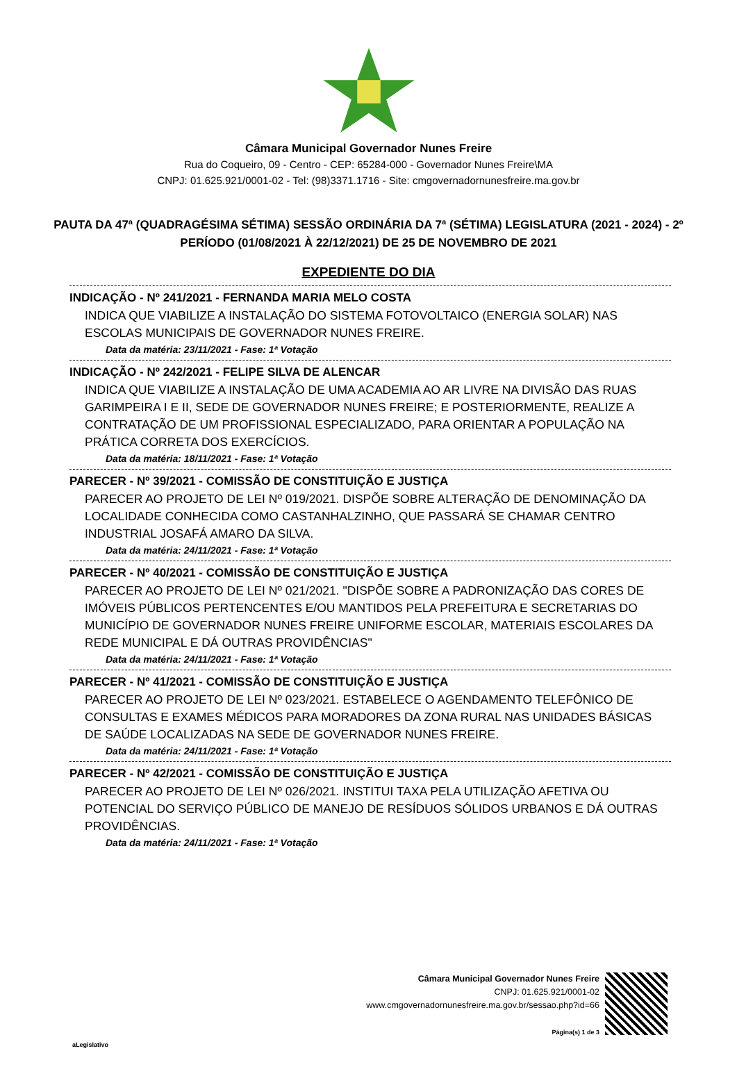Câmara Municipal Governador Nunes Freire
Rua do Coqueiro, 09 - Centro - CEP: 65284-000 - Governador Nunes Freire\MA
CNPJ: 01.625.921/0001-02 - Tel: (98)3371.1716 - Site: cmgovernadornunesfreire.ma.gov.br
PAUTA DA 47ª (QUADRAGÉSIMA SÉTIMA) SESSÃO ORDINÁRIA DA 7ª (SÉTIMA) LEGISLATURA (2021 - 2024) - 2º PERÍODO (01/08/2021 À 22/12/2021) DE 25 DE NOVEMBRO DE 2021
EXPEDIENTE DO DIA
INDICAÇÃO - Nº 241/2021 - FERNANDA MARIA MELO COSTA
INDICA QUE VIABILIZE A INSTALAÇÃO DO SISTEMA FOTOVOLTAICO (ENERGIA SOLAR) NAS ESCOLAS MUNICIPAIS DE GOVERNADOR NUNES FREIRE.
Data da matéria: 23/11/2021 - Fase: 1ª Votação
INDICAÇÃO - Nº 242/2021 - FELIPE SILVA DE ALENCAR
INDICA QUE VIABILIZE A INSTALAÇÃO DE UMA ACADEMIA AO AR LIVRE NA DIVISÃO DAS RUAS GARIMPEIRA I E II, SEDE DE GOVERNADOR NUNES FREIRE; E POSTERIORMENTE, REALIZE A CONTRATAÇÃO DE UM PROFISSIONAL ESPECIALIZADO, PARA ORIENTAR A POPULAÇÃO NA PRÁTICA CORRETA DOS EXERCÍCIOS.
Data da matéria: 18/11/2021 - Fase: 1ª Votação
PARECER - Nº 39/2021 - COMISSÃO DE CONSTITUIÇÃO E JUSTIÇA
PARECER AO PROJETO DE LEI Nº 019/2021. DISPÕE SOBRE ALTERAÇÃO DE DENOMINAÇÃO DA LOCALIDADE CONHECIDA COMO CASTANHALZINHO, QUE PASSARÁ SE CHAMAR CENTRO INDUSTRIAL JOSAFÁ AMARO DA SILVA.
Data da matéria: 24/11/2021 - Fase: 1ª Votação
PARECER - Nº 40/2021 - COMISSÃO DE CONSTITUIÇÃO E JUSTIÇA
PARECER AO PROJETO DE LEI Nº 021/2021. "DISPÕE SOBRE A PADRONIZAÇÃO DAS CORES DE IMÓVEIS PÚBLICOS PERTENCENTES E/OU MANTIDOS PELA PREFEITURA E SECRETARIAS DO MUNICÍPIO DE GOVERNADOR NUNES FREIRE UNIFORME ESCOLAR, MATERIAIS ESCOLARES DA REDE MUNICIPAL E DÁ OUTRAS PROVIDÊNCIAS"
Data da matéria: 24/11/2021 - Fase: 1ª Votação
PARECER - Nº 41/2021 - COMISSÃO DE CONSTITUIÇÃO E JUSTIÇA
PARECER AO PROJETO DE LEI Nº 023/2021. ESTABELECE O AGENDAMENTO TELEFÔNICO DE CONSULTAS E EXAMES MÉDICOS PARA MORADORES DA ZONA RURAL NAS UNIDADES BÁSICAS DE SAÚDE LOCALIZADAS NA SEDE DE GOVERNADOR NUNES FREIRE.
Data da matéria: 24/11/2021 - Fase: 1ª Votação
PARECER - Nº 42/2021 - COMISSÃO DE CONSTITUIÇÃO E JUSTIÇA
PARECER AO PROJETO DE LEI Nº 026/2021. INSTITUI TAXA PELA UTILIZAÇÃO AFETIVA OU POTENCIAL DO SERVIÇO PÚBLICO DE MANEJO DE RESÍDUOS SÓLIDOS URBANOS E DÁ OUTRAS PROVIDÊNCIAS.
Data da matéria: 24/11/2021 - Fase: 1ª Votação
Câmara Municipal Governador Nunes Freire
CNPJ: 01.625.921/0001-02
www.cmgovernadornunesfreire.ma.gov.br/sessao.php?id=66
Página(s) 1 de 3
aLegislativo